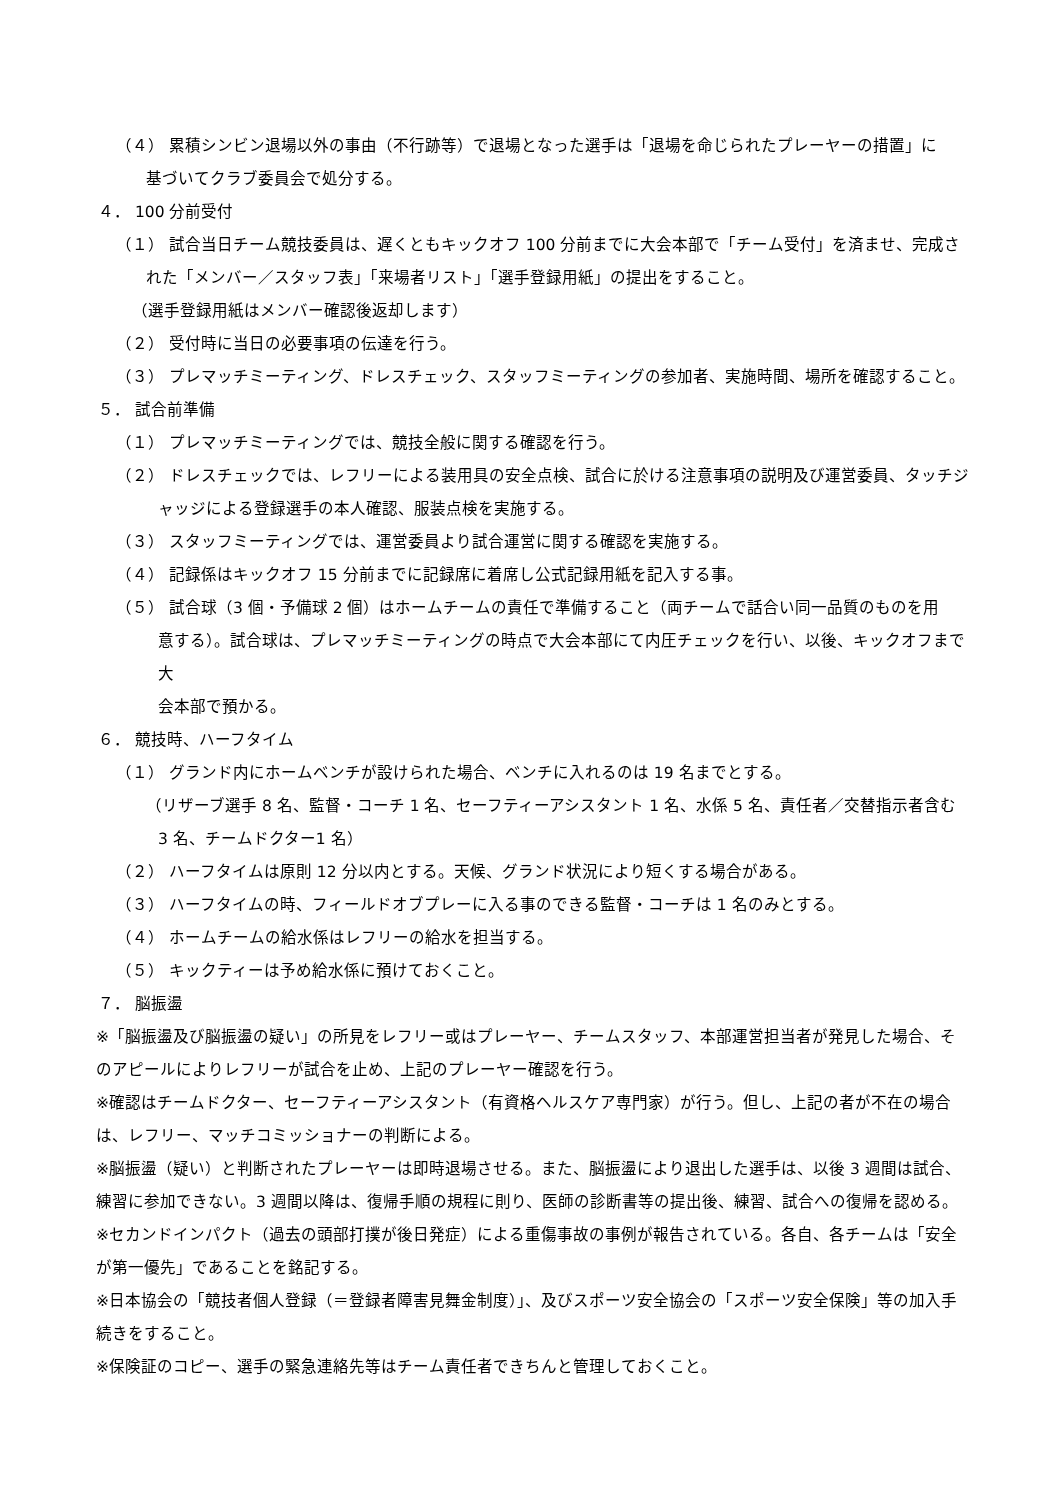（４） 累積シンビン退場以外の事由（不行跡等）で退場となった選手は「退場を命じられたプレーヤーの措置」に
基づいてクラブ委員会で処分する。
４． 100 分前受付
（１） 試合当日チーム競技委員は、遅くともキックオフ 100 分前までに大会本部で「チーム受付」を済ませ、完成さ
れた「メンバー／スタッフ表」「来場者リスト」「選手登録用紙」の提出をすること。
（選手登録用紙はメンバー確認後返却します）
（２） 受付時に当日の必要事項の伝達を行う。
（３） プレマッチミーティング、ドレスチェック、スタッフミーティングの参加者、実施時間、場所を確認すること。
５． 試合前準備
（１） プレマッチミーティングでは、競技全般に関する確認を行う。
（２） ドレスチェックでは、レフリーによる装用具の安全点検、試合に於ける注意事項の説明及び運営委員、タッチジ
ャッジによる登録選手の本人確認、服装点検を実施する。
（３） スタッフミーティングでは、運営委員より試合運営に関する確認を実施する。
（４） 記録係はキックオフ 15 分前までに記録席に着席し公式記録用紙を記入する事。
（５） 試合球（3 個・予備球 2 個）はホームチームの責任で準備すること（両チームで話合い同一品質のものを用
意する）。試合球は、プレマッチミーティングの時点で大会本部にて内圧チェックを行い、以後、キックオフまで大
会本部で預かる。
６． 競技時、ハーフタイム
（１） グランド内にホームベンチが設けられた場合、ベンチに入れるのは 19 名までとする。
（リザーブ選手 8 名、監督・コーチ 1 名、セーフティーアシスタント 1 名、水係 5 名、責任者／交替指示者含む
3 名、チームドクター1 名）
（２） ハーフタイムは原則 12 分以内とする。天候、グランド状況により短くする場合がある。
（３） ハーフタイムの時、フィールドオブプレーに入る事のできる監督・コーチは 1 名のみとする。
（４） ホームチームの給水係はレフリーの給水を担当する。
（５） キックティーは予め給水係に預けておくこと。
７． 脳振盪
※「脳振盪及び脳振盪の疑い」の所見をレフリー或はプレーヤー、チームスタッフ、本部運営担当者が発見した場合、そのアピールによりレフリーが試合を止め、上記のプレーヤー確認を行う。
※確認はチームドクター、セーフティーアシスタント（有資格ヘルスケア専門家）が行う。但し、上記の者が不在の場合は、レフリー、マッチコミッショナーの判断による。
※脳振盪（疑い）と判断されたプレーヤーは即時退場させる。また、脳振盪により退出した選手は、以後 3 週間は試合、練習に参加できない。3 週間以降は、復帰手順の規程に則り、医師の診断書等の提出後、練習、試合への復帰を認める。
※セカンドインパクト（過去の頭部打撲が後日発症）による重傷事故の事例が報告されている。各自、各チームは「安全が第一優先」であることを銘記する。
※日本協会の「競技者個人登録（＝登録者障害見舞金制度）」、及びスポーツ安全協会の「スポーツ安全保険」等の加入手続きをすること。
※保険証のコピー、選手の緊急連絡先等はチーム責任者できちんと管理しておくこと。